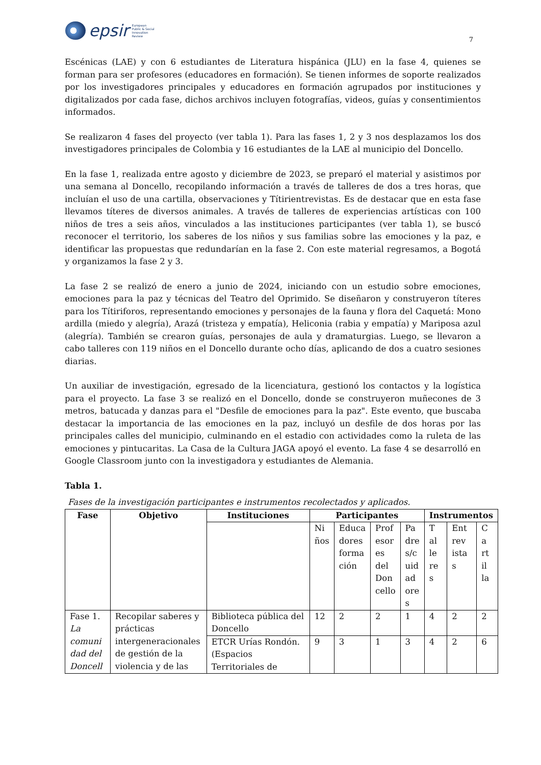epsir European
Public & Social
Innovation
Review
7
Escénicas (LAE) y con 6 estudiantes de Literatura hispánica (JLU) en la fase 4, quienes se forman para ser profesores (educadores en formación). Se tienen informes de soporte realizados por los investigadores principales y educadores en formación agrupados por instituciones y digitalizados por cada fase, dichos archivos incluyen fotografías, videos, guías y consentimientos informados.
Se realizaron 4 fases del proyecto (ver tabla 1). Para las fases 1, 2 y 3 nos desplazamos los dos investigadores principales de Colombia y 16 estudiantes de la LAE al municipio del Doncello.
En la fase 1, realizada entre agosto y diciembre de 2023, se preparó el material y asistimos por una semana al Doncello, recopilando información a través de talleres de dos a tres horas, que incluían el uso de una cartilla, observaciones y Títirientrevistas. Es de destacar que en esta fase llevamos títeres de diversos animales. A través de talleres de experiencias artísticas con 100 niños de tres a seis años, vinculados a las instituciones participantes (ver tabla 1), se buscó reconocer el territorio, los saberes de los niños y sus familias sobre las emociones y la paz, e identificar las propuestas que redundarían en la fase 2. Con este material regresamos, a Bogotá y organizamos la fase 2 y 3.
La fase 2 se realizó de enero a junio de 2024, iniciando con un estudio sobre emociones, emociones para la paz y técnicas del Teatro del Oprimido. Se diseñaron y construyeron títeres para los Títiriforos, representando emociones y personajes de la fauna y flora del Caquetá: Mono ardilla (miedo y alegría), Arazá (tristeza y empatía), Heliconia (rabia y empatía) y Mariposa azul (alegría). También se crearon guías, personajes de aula y dramaturgias. Luego, se llevaron a cabo talleres con 119 niños en el Doncello durante ocho días, aplicando de dos a cuatro sesiones diarias.
Un auxiliar de investigación, egresado de la licenciatura, gestionó los contactos y la logística para el proyecto. La fase 3 se realizó en el Doncello, donde se construyeron muñecones de 3 metros, batucada y danzas para el "Desfile de emociones para la paz". Este evento, que buscaba destacar la importancia de las emociones en la paz, incluyó un desfile de dos horas por las principales calles del municipio, culminando en el estadio con actividades como la ruleta de las emociones y pintucaritas. La Casa de la Cultura JAGA apoyó el evento. La fase 4 se desarrolló en Google Classroom junto con la investigadora y estudiantes de Alemania.
Tabla 1.
Fases de la investigación participantes e instrumentos recolectados y aplicados.
| Fase | Objetivo | Instituciones | Participantes | | | | Instrumentos | | |
| --- | --- | --- | --- | --- | --- | --- | --- | --- | --- |
| | | | Ni ños | Educa dores forma ción | Prof esor es del Don cello | Pa dre s/c uid ad ore s | T al le re s | Ent rev ista s | C a rt il la |
| Fase 1. La comuni dad del Doncell | Recopilar saberes y prácticas intergeneracionales de gestión de la violencia y de las | Biblioteca pública del Doncello | 12 | 2 | 2 | 1 | 4 | 2 | 2 |
| | | ETCR Urías Rondón. (Espacios Territoriales de | 9 | 3 | 1 | 3 | 4 | 2 | 6 |